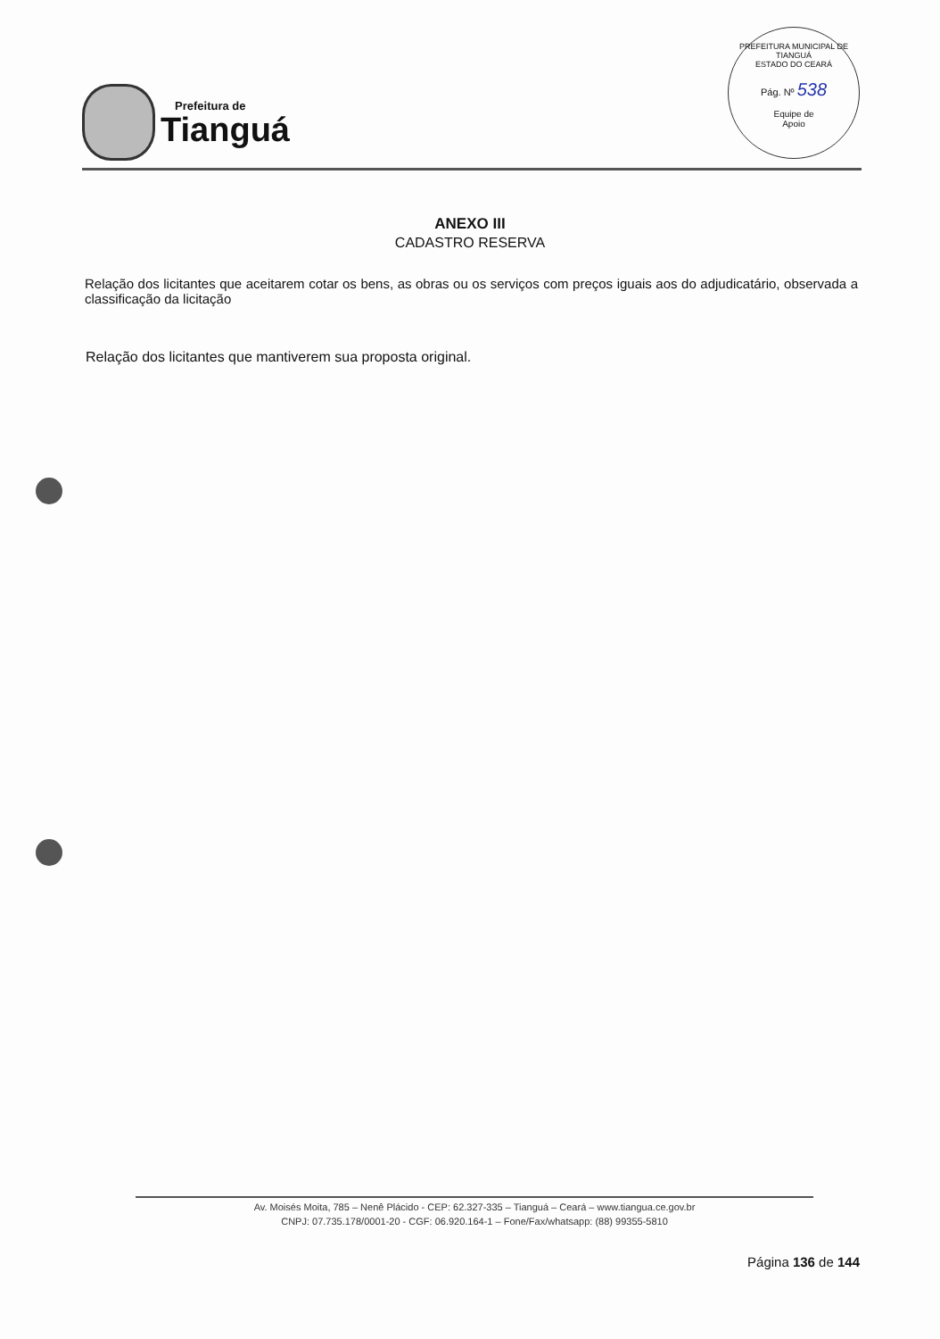Prefeitura de
Tianguá
PREFEITURA MUNICIPAL DE TIANGUÁ
ESTADO DO CEARÁ
Pág. Nº 538
Equipe de
Apoio
ANEXO III
CADASTRO RESERVA
Relação dos licitantes que aceitarem cotar os bens, as obras ou os serviços com preços iguais aos do adjudicatário, observada a classificação da licitação
Relação dos licitantes que mantiverem sua proposta original.
Av. Moisés Moita, 785 – Nenê Plácido - CEP: 62.327-335 – Tianguá – Ceará – www.tiangua.ce.gov.br
CNPJ: 07.735.178/0001-20 - CGF: 06.920.164-1 – Fone/Fax/whatsapp: (88) 99355-5810
Página 136 de 144